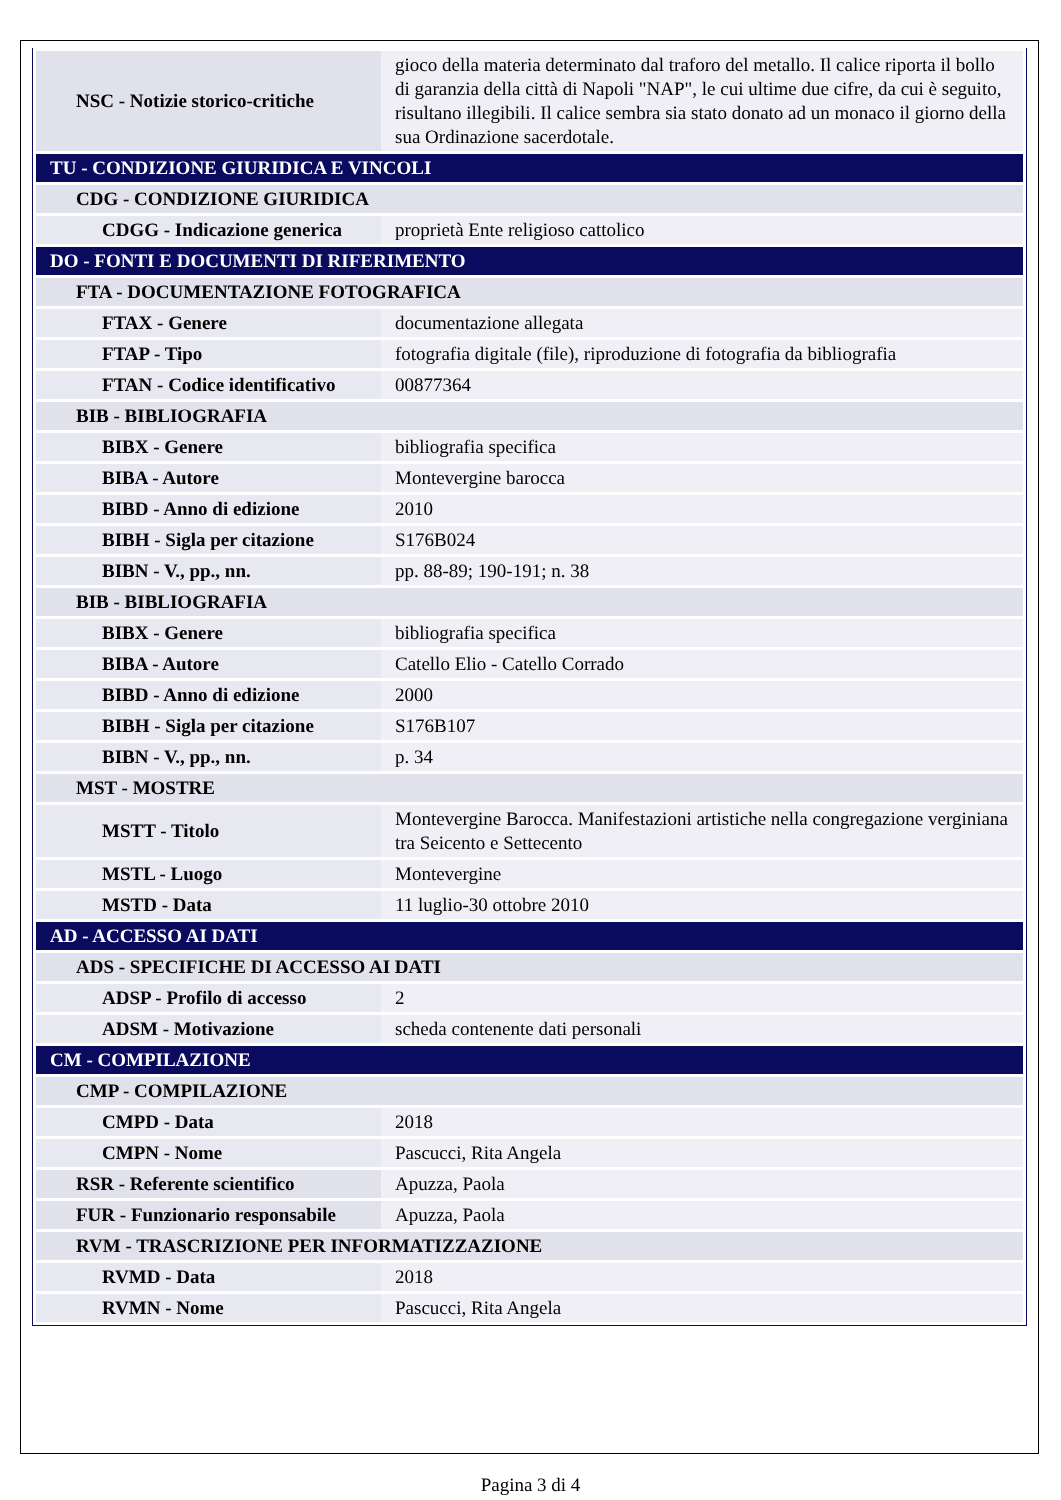| NSC - Notizie storico-critiche | gioco della materia determinato dal traforo del metallo. Il calice riporta il bollo di garanzia della città di Napoli "NAP", le cui ultime due cifre, da cui è seguito, risultano illegibili. Il calice sembra sia stato donato ad un monaco il giorno della sua Ordinazione sacerdotale. |
| TU - CONDIZIONE GIURIDICA E VINCOLI | |
| CDG - CONDIZIONE GIURIDICA | |
| CDGG - Indicazione generica | proprietà Ente religioso cattolico |
| DO - FONTI E DOCUMENTI DI RIFERIMENTO | |
| FTA - DOCUMENTAZIONE FOTOGRAFICA | |
| FTAX - Genere | documentazione allegata |
| FTAP - Tipo | fotografia digitale (file), riproduzione di fotografia da bibliografia |
| FTAN - Codice identificativo | 00877364 |
| BIB - BIBLIOGRAFIA | |
| BIBX - Genere | bibliografia specifica |
| BIBA - Autore | Montevergine barocca |
| BIBD - Anno di edizione | 2010 |
| BIBH - Sigla per citazione | S176B024 |
| BIBN - V., pp., nn. | pp. 88-89; 190-191; n. 38 |
| BIB - BIBLIOGRAFIA | |
| BIBX - Genere | bibliografia specifica |
| BIBA - Autore | Catello Elio - Catello Corrado |
| BIBD - Anno di edizione | 2000 |
| BIBH - Sigla per citazione | S176B107 |
| BIBN - V., pp., nn. | p. 34 |
| MST - MOSTRE | |
| MSTT - Titolo | Montevergine Barocca. Manifestazioni artistiche nella congregazione verginiana tra Seicento e Settecento |
| MSTL - Luogo | Montevergine |
| MSTD - Data | 11 luglio-30 ottobre 2010 |
| AD - ACCESSO AI DATI | |
| ADS - SPECIFICHE DI ACCESSO AI DATI | |
| ADSP - Profilo di accesso | 2 |
| ADSM - Motivazione | scheda contenente dati personali |
| CM - COMPILAZIONE | |
| CMP - COMPILAZIONE | |
| CMPD - Data | 2018 |
| CMPN - Nome | Pascucci, Rita Angela |
| RSR - Referente scientifico | Apuzza, Paola |
| FUR - Funzionario responsabile | Apuzza, Paola |
| RVM - TRASCRIZIONE PER INFORMATIZZAZIONE | |
| RVMD - Data | 2018 |
| RVMN - Nome | Pascucci, Rita Angela |
Pagina 3 di 4